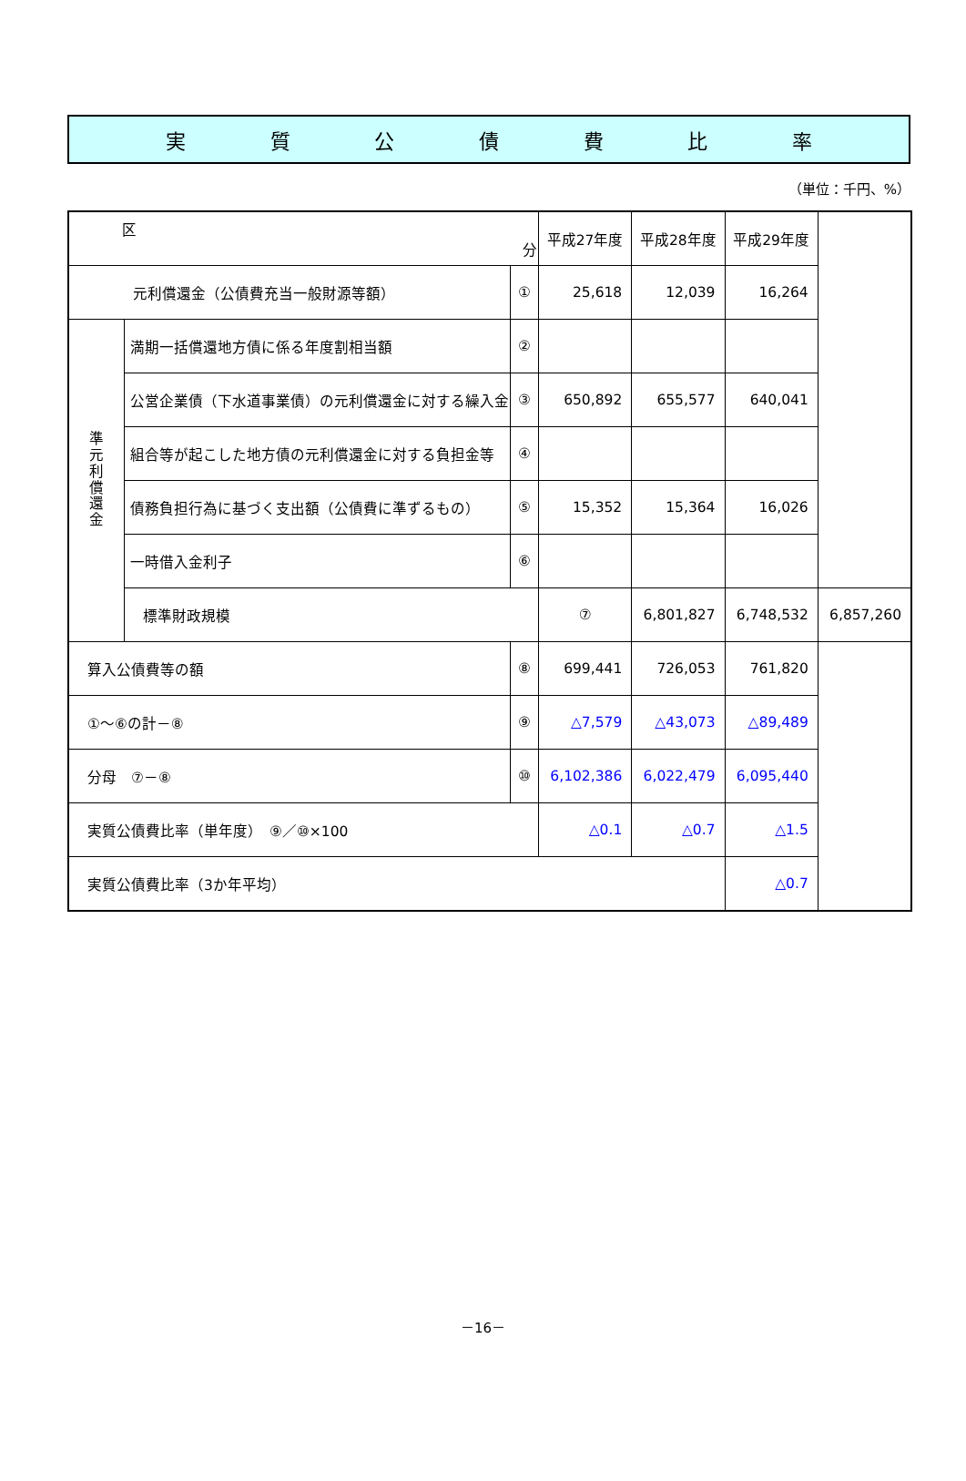実質公債費比率
（単位：千円、%）
| 区 分 | | | 平成27年度 | 平成28年度 | 平成29年度 | |
| --- | --- | --- | --- | --- | --- | --- |
| 元利償還金（公債費充当一般財源等額） | | ① | 25,618 | 12,039 | 16,264 | |
| 準 元 利 償 還 金 | 満期一括償還地方債に係る年度割相当額 | ② | | | | |
| | 公営企業債（下水道事業債）の元利償還金に対する繰入金 | ③ | 650,892 | 655,577 | 640,041 | |
| | 組合等が起こした地方債の元利償還金に対する負担金等 | ④ | | | | |
| | 債務負担行為に基づく支出額（公債費に準ずるもの） | ⑤ | 15,352 | 15,364 | 16,026 | |
| | 一時借入金利子 | ⑥ | | | | |
| | 標準財政規模 | | ⑦ | 6,801,827 | 6,748,532 | 6,857,260 |
| 算入公債費等の額 | | ⑧ | 699,441 | 726,053 | 761,820 | |
| ①～⑥の計－⑧ | | ⑨ | △7,579 | △43,073 | △89,489 | |
| 分母 ⑦－⑧ | | ⑩ | 6,102,386 | 6,022,479 | 6,095,440 | |
| 実質公債費比率（単年度） ⑨／⑩×100 | | | △0.1 | △0.7 | △1.5 | |
| 実質公債費比率（3か年平均） | | | | | △0.7 | |
－16－